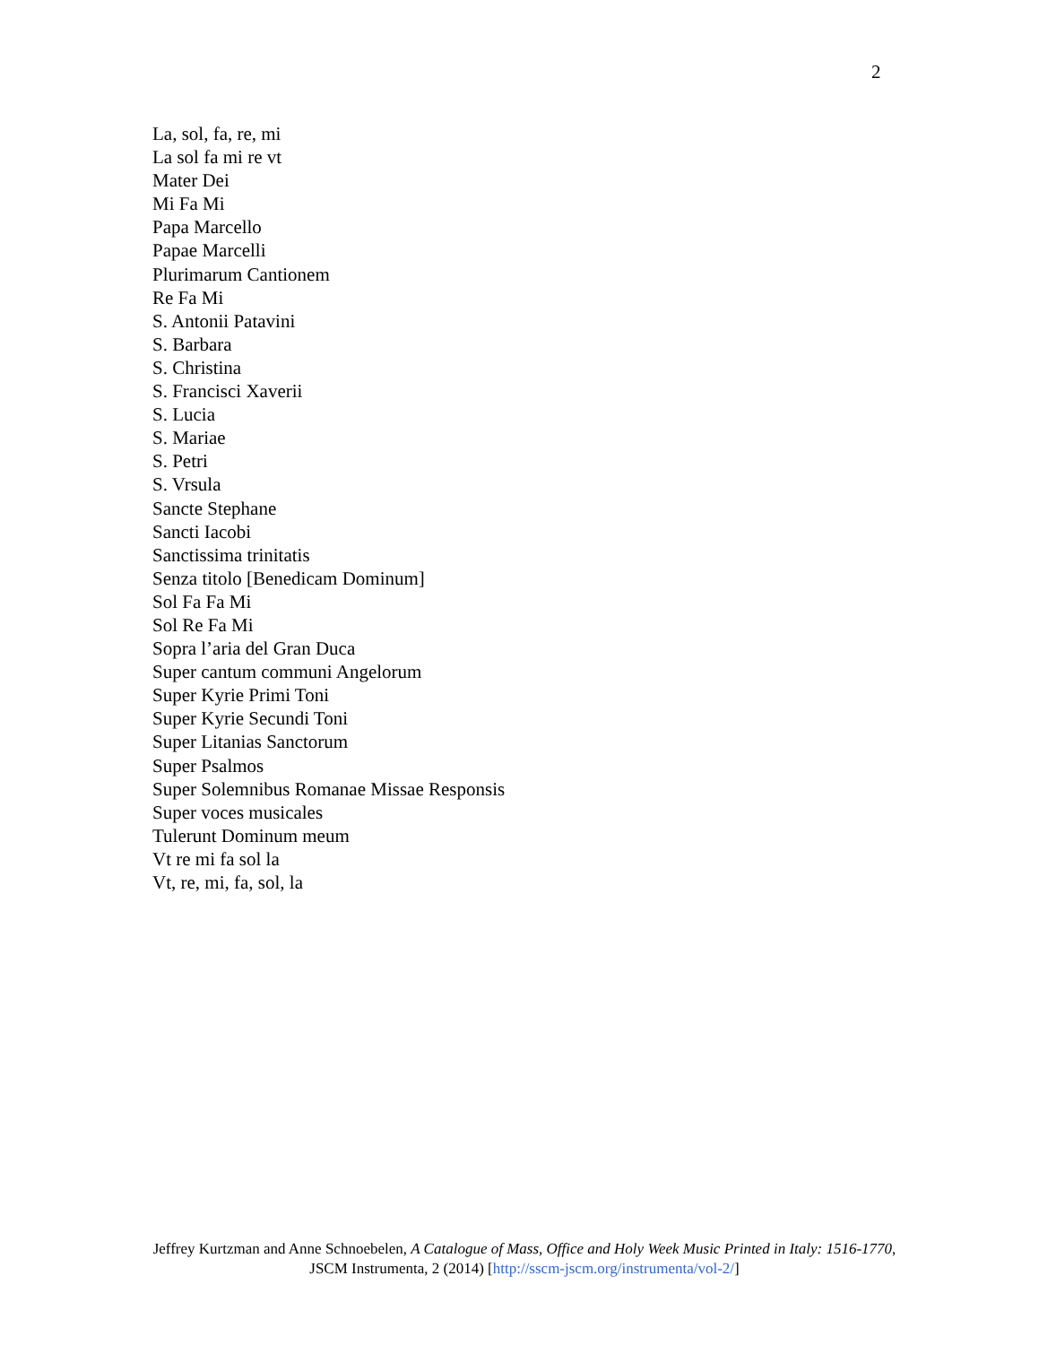2
La, sol, fa, re, mi
La sol fa mi re vt
Mater Dei
Mi Fa Mi
Papa Marcello
Papae Marcelli
Plurimarum Cantionem
Re Fa Mi
S. Antonii Patavini
S. Barbara
S. Christina
S. Francisci Xaverii
S. Lucia
S. Mariae
S. Petri
S. Vrsula
Sancte Stephane
Sancti Iacobi
Sanctissima trinitatis
Senza titolo [Benedicam Dominum]
Sol Fa Fa Mi
Sol Re Fa Mi
Sopra l’aria del Gran Duca
Super cantum communi Angelorum
Super Kyrie Primi Toni
Super Kyrie Secundi Toni
Super Litanias Sanctorum
Super Psalmos
Super Solemnibus Romanae Missae Responsis
Super voces musicales
Tulerunt Dominum meum
Vt re mi fa sol la
Vt, re, mi, fa, sol, la
Jeffrey Kurtzman and Anne Schnoebelen, A Catalogue of Mass, Office and Holy Week Music Printed in Italy: 1516-1770, JSCM Instrumenta, 2 (2014) [http://sscm-jscm.org/instrumenta/vol-2/]